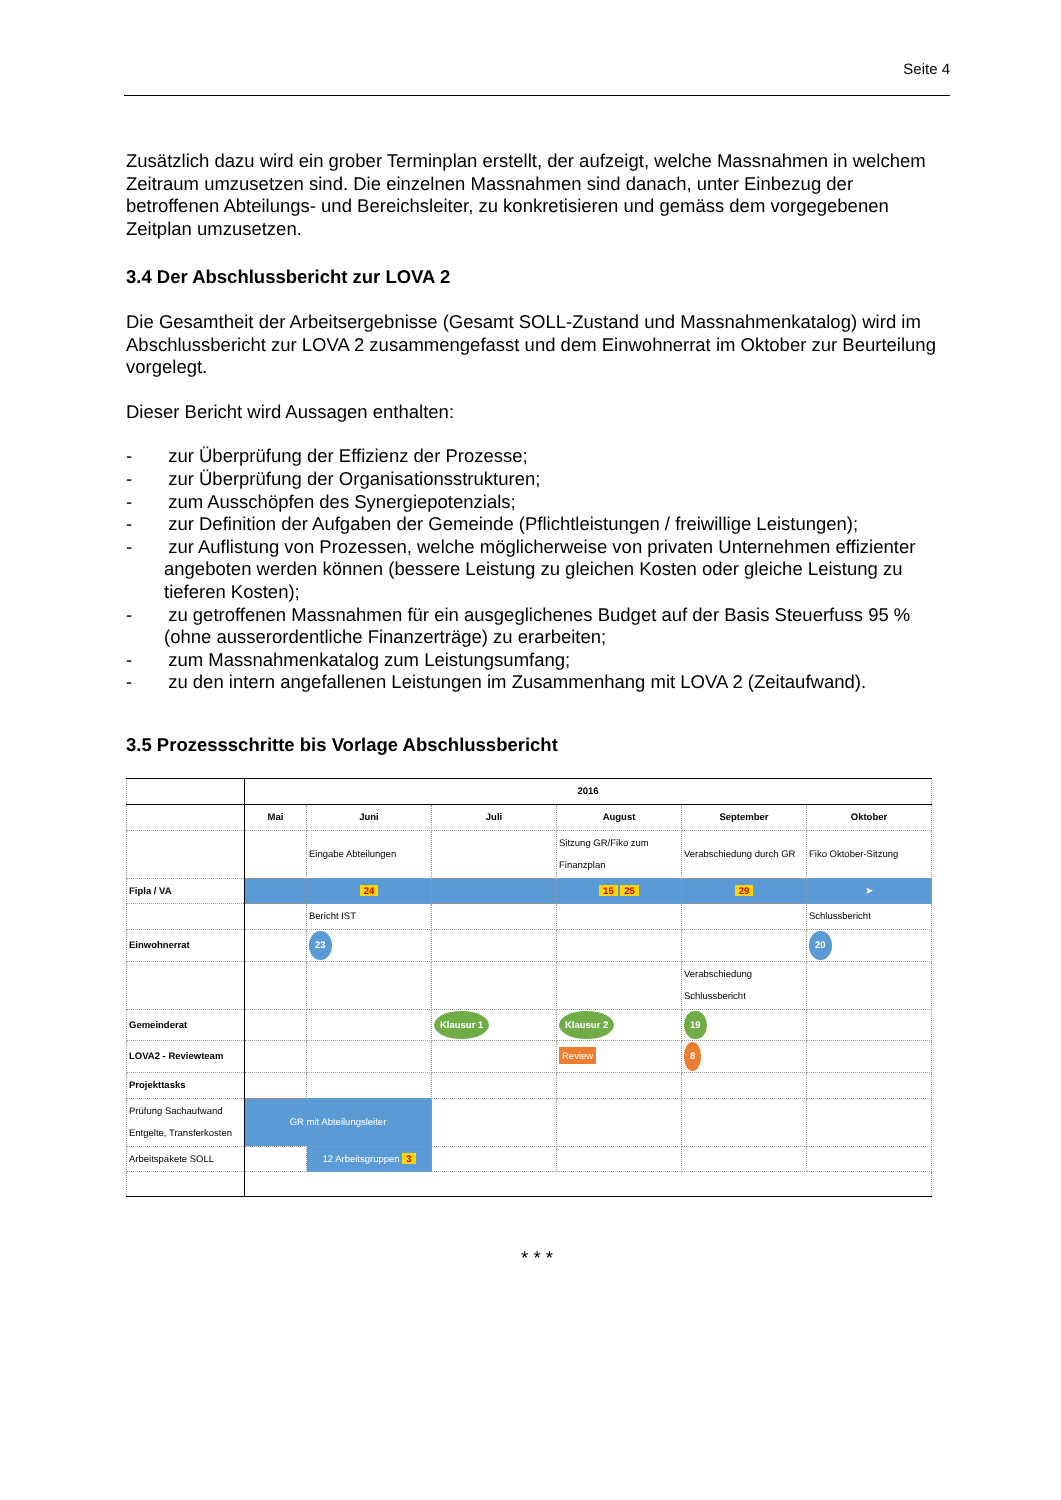Seite 4
Zusätzlich dazu wird ein grober Terminplan erstellt, der aufzeigt, welche Massnahmen in welchem Zeitraum umzusetzen sind. Die einzelnen Massnahmen sind danach, unter Einbezug der betroffenen Abteilungs- und Bereichsleiter, zu konkretisieren und gemäss dem vorgegebenen Zeitplan umzusetzen.
3.4 Der Abschlussbericht zur LOVA 2
Die Gesamtheit der Arbeitsergebnisse (Gesamt SOLL-Zustand und Massnahmenkatalog) wird im Abschlussbericht zur LOVA 2 zusammengefasst und dem Einwohnerrat im Oktober zur Beurteilung vorgelegt.
Dieser Bericht wird Aussagen enthalten:
- zur Überprüfung der Effizienz der Prozesse;
- zur Überprüfung der Organisationsstrukturen;
- zum Ausschöpfen des Synergiepotenzials;
- zur Definition der Aufgaben der Gemeinde (Pflichtleistungen / freiwillige Leistungen);
- zur Auflistung von Prozessen, welche möglicherweise von privaten Unternehmen effizienter angeboten werden können (bessere Leistung zu gleichen Kosten oder gleiche Leistung zu tieferen Kosten);
- zu getroffenen Massnahmen für ein ausgeglichenes Budget auf der Basis Steuerfuss 95 % (ohne ausserordentliche Finanzerträge) zu erarbeiten;
- zum Massnahmenkatalog zum Leistungsumfang;
- zu den intern angefallenen Leistungen im Zusammenhang mit LOVA 2 (Zeitaufwand).
3.5 Prozessschritte bis Vorlage Abschlussbericht
| | 2016 | | | | | |
| --- | --- | --- | --- | --- | --- | --- |
| | Mai | Juni | Juli | August | September | Oktober |
| | | Eingabe Abteilungen | | Sitzung GR/Fiko zum Finanzplan | Verabschiedung durch GR | Fiko Oktober-Sitzung |
| Fipla / VA | | 24 | | 15 25 | 29 | ➤ |
| | | Bericht IST | | | | Schlussbericht |
| Einwohnerrat | | 23 | | | | 20 |
| | | | | | Verabschiedung Schlussbericht | |
| Gemeinderat | | | Klausur 1 | Klausur 2 | 19 | |
| LOVA2 - Reviewteam | | | | Review | 8 | |
| Projekttasks | | | | | | |
| Prüfung Sachaufwand Entgelte, Transferkosten | GR mit Abteilungsleiter | | | | | |
| Arbeitspakete SOLL | | 12 Arbeitsgruppen 3 | | | | |
* * *